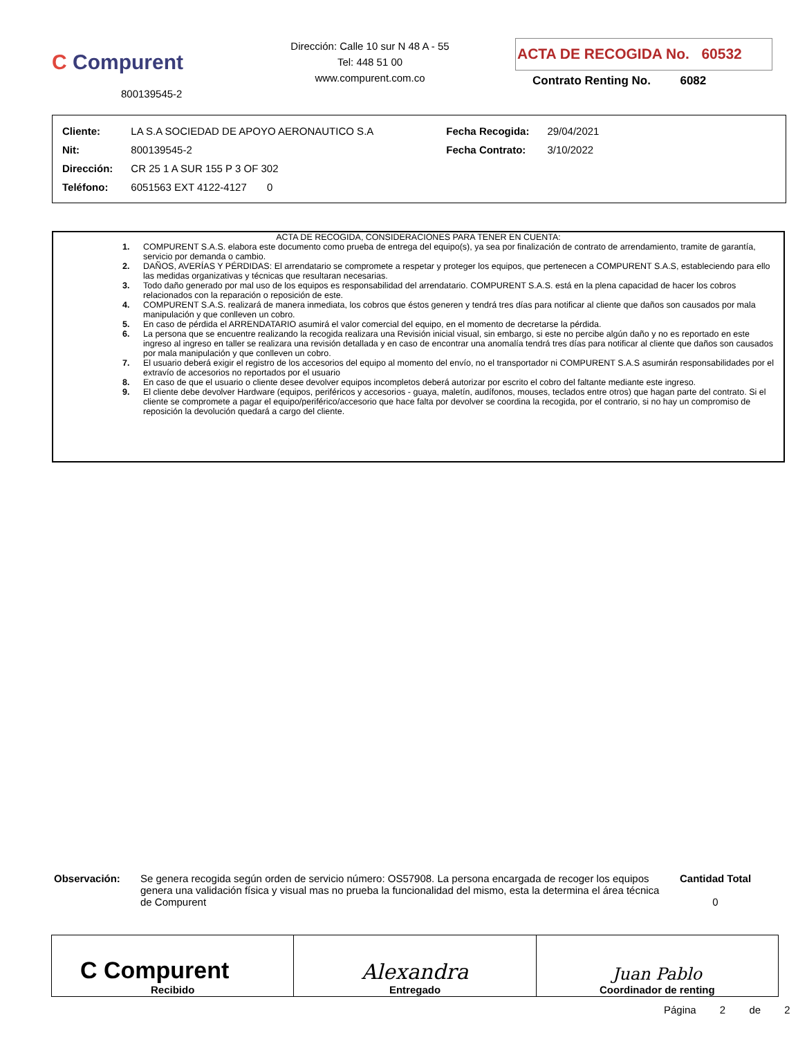C Compurent
800139545-2
Dirección: Calle 10 sur N 48 A - 55
Tel: 448 51 00
www.compurent.com.co
ACTA DE RECOGIDA No. 60532
Contrato Renting No. 6082
| Cliente: | LA S.A SOCIEDAD DE APOYO AERONAUTICO S.A | Fecha Recogida: | 29/04/2021 |
| Nit: | 800139545-2 | Fecha Contrato: | 3/10/2022 |
| Dirección: | CR 25 1 A SUR 155 P 3 OF 302 | | |
| Teléfono: | 6051563 EXT 4122-4127 0 | | |
ACTA DE RECOGIDA, CONSIDERACIONES PARA TENER EN CUENTA:
1. COMPURENT S.A.S. elabora este documento como prueba de entrega del equipo(s), ya sea por finalización de contrato de arrendamiento, tramite de garantía, servicio por demanda o cambio.
2. DAÑOS, AVERÍAS Y PÉRDIDAS: El arrendatario se compromete a respetar y proteger los equipos, que pertenecen a COMPURENT S.A.S, estableciendo para ello las medidas organizativas y técnicas que resultaran necesarias.
3. Todo daño generado por mal uso de los equipos es responsabilidad del arrendatario. COMPURENT S.A.S. está en la plena capacidad de hacer los cobros relacionados con la reparación o reposición de este.
4. COMPURENT S.A.S. realizará de manera inmediata, los cobros que éstos generen y tendrá tres días para notificar al cliente que daños son causados por mala manipulación y que conlleven un cobro.
5. En caso de pérdida el ARRENDATARIO asumirá el valor comercial del equipo, en el momento de decretarse la pérdida.
6. La persona que se encuentre realizando la recogida realizara una Revisión inicial visual, sin embargo, si este no percibe algún daño y no es reportado en este ingreso al ingreso en taller se realizara una revisión detallada y en caso de encontrar una anomalía tendrá tres días para notificar al cliente que daños son causados por mala manipulación y que conlleven un cobro.
7. El usuario deberá exigir el registro de los accesorios del equipo al momento del envío, no el transportador ni COMPURENT S.A.S asumirán responsabilidades por el extravío de accesorios no reportados por el usuario
8. En caso de que el usuario o cliente desee devolver equipos incompletos deberá autorizar por escrito el cobro del faltante mediante este ingreso.
9. El cliente debe devolver Hardware (equipos, periféricos y accesorios - guaya, maletín, audífonos, mouses, teclados entre otros) que hagan parte del contrato. Si el cliente se compromete a pagar el equipo/periférico/accesorio que hace falta por devolver se coordina la recogida, por el contrario, si no hay un compromiso de reposición la devolución quedará a cargo del cliente.
Observación: Se genera recogida según orden de servicio número: OS57908. La persona encargada de recoger los equipos genera una validación física y visual mas no prueba la funcionalidad del mismo, esta la determina el área técnica de Compurent
Cantidad Total
0
| C Compurent Recibido | Alexandra Entregado | Juan Pablo Coordinador de renting |
Página 2 de 2